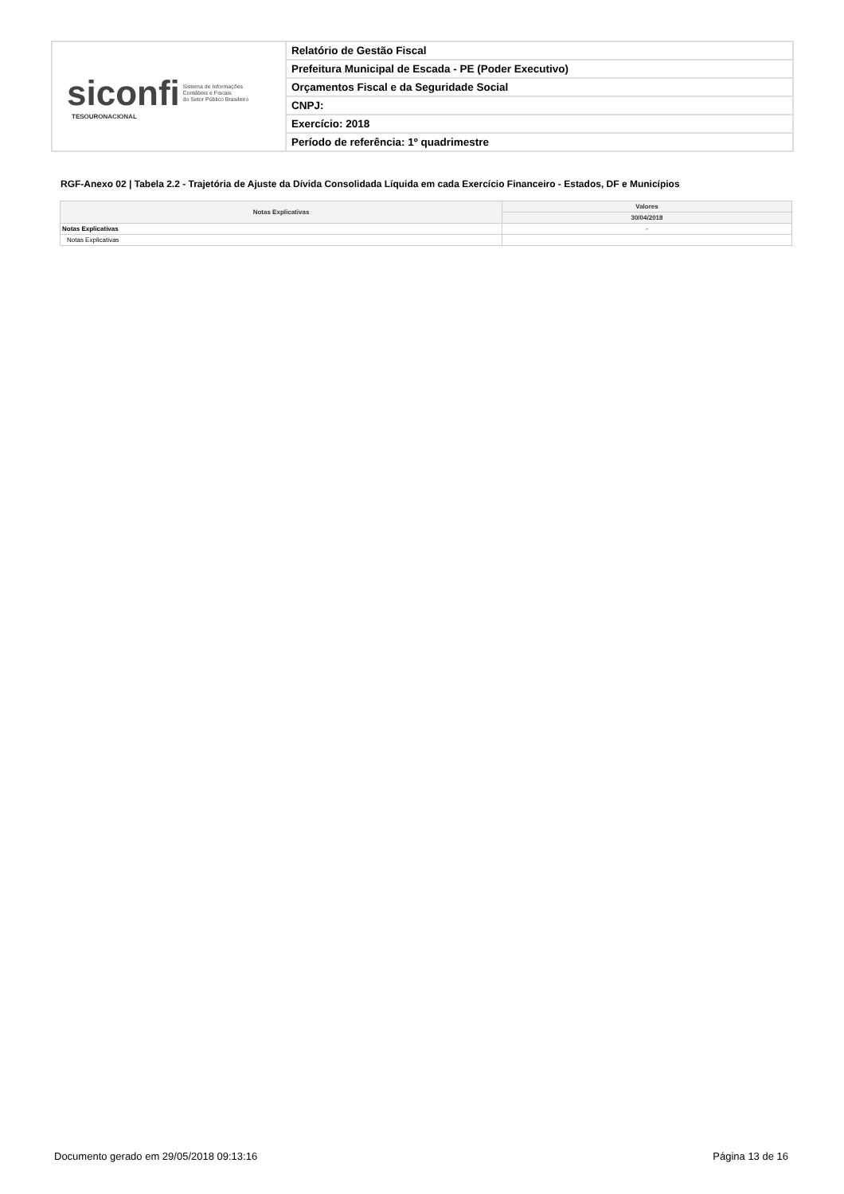| siconfi Sistema de Informações Contábeis e Fiscais do Setor Público Brasileiro TESOURONACIONAL | Relatório de Gestão Fiscal |
| | Prefeitura Municipal de Escada - PE (Poder Executivo) |
| | Orçamentos Fiscal e da Seguridade Social |
| | CNPJ: |
| | Exercício: 2018 |
| | Período de referência: 1º quadrimestre |
RGF-Anexo 02 | Tabela 2.2 - Trajetória de Ajuste da Dívida Consolidada Líquida em cada Exercício Financeiro - Estados, DF e Municípios
| Notas Explicativas | Valores |
| --- | --- |
| | 30/04/2018 |
| Notas Explicativas | - |
| Notas Explicativas | |
Documento gerado em 29/05/2018 09:13:16
Página 13 de 16